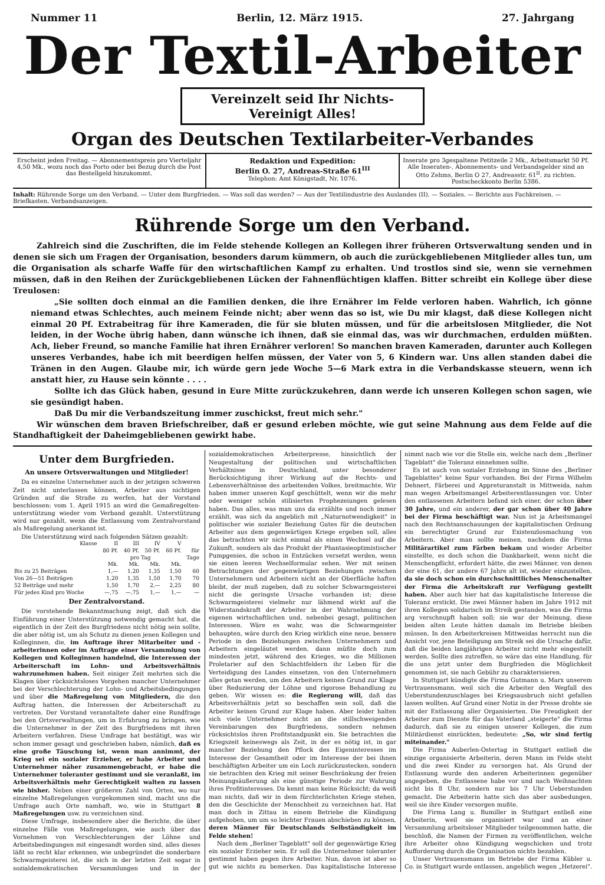Nummer 11 Berlin, 12. März 1915. 27. Jahrgang
Der Textil-Arbeiter
Vereinzelt seid Ihr Nichts-
Vereinigt Alles!
Organ des Deutschen Textilarbeiter-Verbandes
Erscheint jeden Freitag. — Abonnementspreis pro Vierteljahr 4,50 Mk., wozu noch das Porto oder bei Bezug durch die Post das Bestellgeld hinzukommt.
Redaktion und Expedition:
Berlin O. 27, Andreas-Straße 61<sup>III</sup>
Telephon: Amt Königstadt, Nr. 1076.
Inserate pro 3gespaltene Petitzeile 2 Mk., Arbeitsmarkt 50 Pf. Alle Inseraten-, Abonnements- und Verbandsgelder sind an Otto Zehms, Berlin O 27, Andreasstr. 61<sup>II</sup>, zu richten. Postscheckkonto Berlin 5386.
Inhalt: Rührende Sorge um den Verband. — Unter dem Burgfrieden. — Was soll das werden? — Aus der Textilindustrie des Auslandes (II). — Soziales. — Berichte aus Fachkreisen. — Briefkasten. Verbandsanzeigen.
Rührende Sorge um den Verband.
Zahlreich sind die Zuschriften, die im Felde stehende Kollegen an Kollegen ihrer früheren Ortsverwaltung senden und in denen sie sich um Fragen der Organisation, besonders darum kümmern, ob auch die zurückgebliebenen Mitglieder alles tun, um die Organisation als scharfe Waffe für den wirtschaftlichen Kampf zu erhalten. Und trostlos sind sie, wenn sie vernehmen müssen, daß in den Reihen der Zurückgebliebenen Lücken der Fahnenflüchtigen klaffen. Bitter schreibt ein Kollege über diese Treulosen:
„Sie sollten doch einmal an die Familien denken, die ihre Ernährer im Felde verloren haben. Wahrlich, ich gönne niemand etwas Schlechtes, auch meinem Feinde nicht; aber wenn das so ist, wie Du mir klagst, daß diese Kollegen nicht einmal 20 Pf. Extrabeitrag für ihre Kameraden, die für sie bluten müssen, und für die arbeitslosen Mitglieder, die Not leiden, in der Woche übrig haben, dann wünsche ich ihnen, daß sie einmal das, was wir durchmachen, erdulden müßten. Ach, lieber Freund, so manche Familie hat ihren Ernährer verloren! So manchen braven Kameraden, darunter auch Kollegen unseres Verbandes, habe ich mit beerdigen helfen müssen, der Vater von 5, 6 Kindern war. Uns allen standen dabei die Tränen in den Augen. Glaube mir, ich würde gern jede Woche 5—6 Mark extra in die Verbandskasse steuern, wenn ich anstatt hier, zu Hause sein könnte . . . .
Sollte ich das Glück haben, gesund in Eure Mitte zurückzukehren, dann werde ich unseren Kollegen schon sagen, wie sie gesündigt haben.
Daß Du mir die Verbandszeitung immer zuschickst, freut mich sehr."
Wir wünschen dem braven Briefschreiber, daß er gesund erleben möchte, wie gut seine Mahnung aus dem Felde auf die Standhaftigkeit der Daheimgebliebenen gewirkt habe.
Unter dem Burgfrieden.
An unsere Ortsverwaltungen und Mitglieder!
Da es einzelne Unternehmer auch in der jetzigen schweren Zeit nicht unterlassen können, Arbeiter aus nichtigen Gründen auf die Straße zu werfen, hat der Vorstand beschlossen: vom 1. April 1915 an wird die Gemaßregelten-unterstützung wieder vom Verband gezahlt. Unterstützung wird nur gezahlt, wenn die Entlassung vom Zentralvorstand als Maßregelung anerkannt ist.
Die Unterstützung wird nach folgenden Sätzen gezahlt:
| Klasse | II | III | IV | V | |
| --- | --- | --- | --- | --- | --- |
| | 80 Pf. | 40 Pf. | 50 Pf. | 60 Pf. | für |
| | pro Tag | | | | Tage |
| | Mk. | Mk. | Mk. | Mk. | |
| Bis zu 25 Beiträgen | 1,— | 1,20 | 1,35 | 1,50 | 60 |
| Von 26—51 Beiträgen | 1,20 | 1,35 | 1,50 | 1,70 | 70 |
| 52 Beiträge und mehr | 1,50 | 1,70 | 2,— | 2,25 | 80 |
| Für jedes Kind pro Woche | —,75 | —,75 | 1,— | 1,— | — |
Der Zentralvorstand.
Die vorstehende Bekanntmachung zeigt, daß sich die Einführung einer Unterstützung notwendig gemacht hat, die eigentlich in der Zeit des Burgfriedens nicht nötig sein sollte, die aber nötig ist, um als Schutz zu dienen jenen Kollegen und Kolleginnen, die, im Auftrage ihrer Mitarbeiter und -arbeiterinnen oder im Auftrage einer Versammlung von Kollegen und Kolleginnen handelnd, die Interessen der Arbeiterschaft im Lohn- und Arbeitsverhältnis wahrzunehmen haben. Seit einiger Zeit mehrten sich die Klagen über rücksichtsloses Vorgehen mancher Unternehmer bei der Verschlechterung der Lohn- und Arbeitsbedingungen und über die Maßregelung von Mitgliedern, die den Auftrag hatten, die Interessen der Arbeiterschaft zu vertreten. Der Vorstand veranstaltete daher eine Rundfrage bei den Ortsverwaltungen, um in Erfahrung zu bringen, wie die Unternehmer in der Zeit des Burgfriedens mit ihren Arbeitern verfahren. Diese Umfrage hat bestätigt, was wir schon immer gesagt und geschrieben haben, nämlich, daß es eine große Täuschung ist, wenn man annimmt, der Krieg sei ein sozialer Erzieher, er habe Arbeiter und Unternehmer näher zusammengebracht, er habe die Unternehmer toleranter gestimmt und sie veranlaßt, im Arbeitsverhältnis mehr Gerechtigkeit walten zu lassen wie bisher. Neben einer größeren Zahl von Orten, wo nur einzelne Maßregelungen vorgekommen sind, macht uns die Umfrage auch Orte namhaft, wo, wie in Stuttgart 8 Maßregelungen usw. zu verzeichnen sind.
Diese Umfrage, insbesondere aber die Berichte, die über einzelne Fälle von Maßregelungen, wie auch über das Vornehmen von Verschlechterungen der Löhne und Arbeitsbedingungen mit eingesandt worden sind, alles dieses läßt so recht klar erkennen, wie unbegründet die sonderbare Schwarmgeisterei ist, die sich in der letzten Zeit sogar in sozialdemokratischen Versammlungen und in der sozialdemokratischen Arbeiterpresse, hinsichtlich der Neugestaltung der politischen und wirtschaftlichen Verhältnisse in Deutschland, unter besonderer Berücksichtigung ihrer Wirkung auf die Rechts- und Lebensverhältnisse des arbeitenden Volkes, breitmachte. Wir haben immer unseren Kopf geschüttelt, wenn wir die mehr oder weniger schön stilisierten Prophezeiungen gelesen haben. Das alles, was man uns da erzählte und noch immer erzählt, was sich da angeblich mit „Naturnotwendigkeit" in politischer wie sozialer Beziehung Gutes für die deutschen Arbeiter aus dem gegenwärtigen Kriege ergeben soll, alles das betrachten wir nicht einmal als einen Wechsel auf die Zukunft, sondern als das Produkt der Phantasieoptimistischer Pumpgenies, die schon in Entzücken versetzt werden, wenn sie einen leeren Wechselformular sehen. Wer mit seinen Betrachtungen der gegenwärtigen Beziehungen zwischen Unternehmern und Arbeitern nicht an der Oberfläche haften bleibt, der muß zugeben, daß zu solcher Schwarmgeisterei nicht die geringste Ursache vorhanden ist; diese Schwarmgeisterei vielmehr nur lähmend wirkt auf die Widerstandskraft der Arbeiter in der Wahrnehmung der eigenen wirtschaftlichen und, nebenbei gesagt, politischen Interessen. Wäre es wahr, was die Schwarmgeister behaupten, wäre durch den Krieg wirklich eine neue, bessere Periode in den Beziehungen zwischen Unternehmern und Arbeitern eingeläutet werden, dann müßte doch zum mindesten jetzt, während des Krieges, wo die Millionen Proletarier auf den Schlachtfeldern ihr Leben für die Verteidigung des Landes einsetzen, von den Unternehmern alles getan werden, um den Arbeitern keinen Grund zur Klage über Reduzierung der Löhne und rigorose Behandlung zu geben. Wir wissen es: die Regierung will, daß das Arbeitsverhältnis jetzt so beschaffen sein soll, daß die Arbeiter keinen Grund zur Klage haben. Aber leider halten sich viele Unternehmer nicht an die stillschweigenden Vereinbarungen des Burgfriedens, sondern nehmen rücksichtslos ihren Profitstandpunkt ein. Sie betrachten die Kriegszeit keineswegs als Zeit, in der es nötig ist, in gar mancher Beziehung den Pflock des Eigeninteresses im Interesse der Gesamtheit oder im Interesse der bei ihnen beschäftigten Arbeiter um ein Loch zurückzustecken, sondern sie betrachten den Krieg mit seiner Beschränkung der freien Meinungsäußerung als eine günstige Periode zur Wahrung ihres Profitinteresses. Da kennt man keine Rücksicht; da weiß man nichts, daß wir in dem fürchterlichsten Kriege stehen, den die Geschichte der Menschheit zu verzeichnen hat. Hat man doch in Zittau in einem Betriebe die Kündigung aufgehoben, um um so leichter Frauen abschieben zu können, deren Männer für Deutschlands Selbständigkeit im Felde stehen!
Nach dem „Berliner Tageblatt" soll der gegenwärtige Krieg ein sozialer Erzieher sein. Er soll die Unternehmer toleranter gestimmt haben gegen ihre Arbeiter. Nun, davon ist aber so gut wie nichts zu bemerken. Das kapitalistische Interesse nimmt nach wie vor die Stelle ein, welche nach dem „Berliner Tageblatt" die Toleranz einnehmen sollte.
Es ist auch von sozialer Erziehung im Sinne des „Berliner Tageblattes" keine Spur vorhanden. Bei der Firma Wilhelm Dehnert, Färberei und Appreturanstalt in Mittweida, nahm man wegen Arbeitsmangel Arbeiterentlassungen vor. Unter den entlassenen Arbeitern befand sich einer, der schon über 30 Jahre, und ein anderer, der gar schon über 40 Jahre bei der Firma beschäftigt war. Nun ist ja Arbeitsmangel nach den Rechtsanschauungen der kapitalistischen Ordnung ein berechtigter Grund zur Existenzlosmachung von Arbeitern. Aber man sollte meinen, nachdem die Firma Militärartikel zum Färben bekam und wieder Arbeiter einstellte, es doch schon die Dankbarkeit, wenn nicht die Menschenpflicht, erfordert hätte, die zwei Männer, von denen der eine 61, der andere 67 Jahre alt ist, wieder einzustellen, da sie doch schon ein durchschnittliches Menschenalter der Firma die Arbeitskraft zur Verfügung gestellt haben. Aber auch hier hat das kapitalistische Interesse die Toleranz erstickt. Die zwei Männer haben im Jahre 1912 mit ihren Kollegen solidarisch im Streik gestanden, was die Firma arg verschnupft haben soll; sie war der Meinung, diese beiden alten Leute hätten damals im Betriebe bleiben müssen. In den Arbeiterkreisen Mittweidas herrscht nun die Ansicht vor, jene Beteiligung am Streik sei die Ursache dafür, daß die beiden langjährigen Arbeiter nicht mehr eingestellt werden. Sollte dies zutreffen, so wäre das eine Handlung, für die uns jetzt unter dem Burgfrieden die Möglichkeit genommen ist, sie nach Gebühr zu charakterisieren.
In Stuttgart kündigte die Firma Gutmann u. Marx unserem Vertrauensmann, weil sich die Arbeiter den Wegfall des Ueberstundenzuschlages bei Kriegsausbruch nicht gefallen lassen wollten. Auf Grund einer Notiz in der Presse drohte sie mit der Entlassung aller Organisierten. Die Freudigkeit der Arbeiter zum Dienste für das Vaterland „steigerte" die Firma dadurch, daß sie zu einigen unserer Kollegen, die zum Militärdienst einrückten, bedeutete: „So, wir sind fertig miteinander."
Die Firma Auberlen-Ostertag in Stuttgart entließ die einzige organisierte Arbeiterin, deren Mann im Felde steht und die zwei Kinder zu versorgen hat. Als Grund der Entlassung wurde den anderen Arbeiterinnen gegenüber angegeben, die Entlassene habe vor und nach Weihnachten nicht bis 8 Uhr, sondern nur bis 7 Uhr Ueberstunden gemacht. Die Arbeiterin hatte sich das aber ausbedungen, weil sie ihre Kinder versorgen mußte.
Die Firma Lang u. Bumiller in Stuttgart entließ eine Arbeiterin, weil sie organisiert war und an einer Versammlung arbeitsloser Mitglieder teilgenommen hatte, die beschloß, die Namen der Firmen zu veröffentlichen, welche ihre Arbeiter ohne Kündigung wegschicken und trotz Aufforderung durch die Organisation nichts bezahlen.
Unser Vertrauensmann im Betriebe der Firma Kübler u. Co. in Stuttgart wurde entlassen, angeblich wegen „Hetzerei".